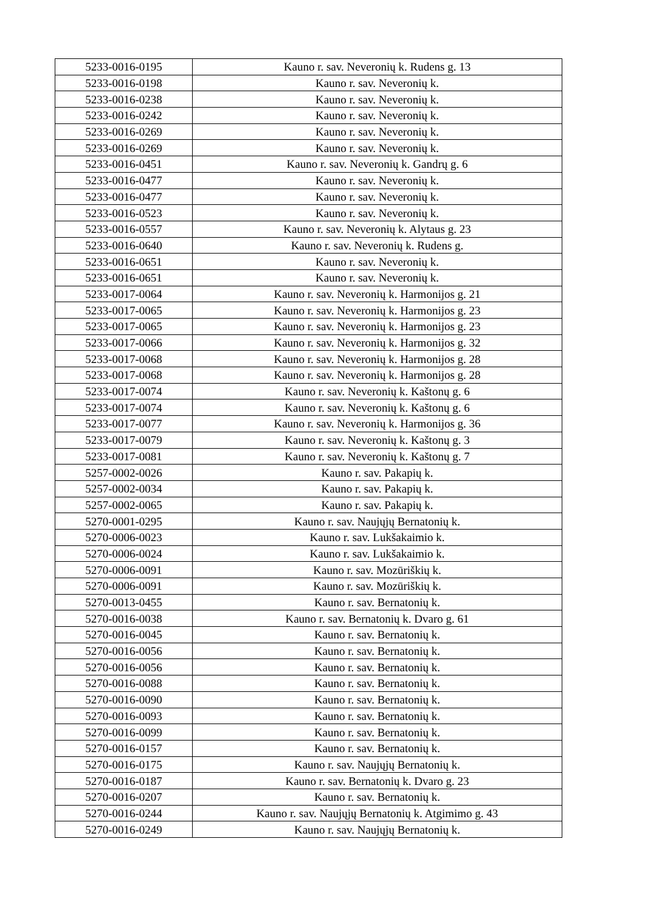| 5233-0016-0195 | Kauno r. sav. Neveronių k. Rudens g. 13 |
| 5233-0016-0198 | Kauno r. sav. Neveronių k. |
| 5233-0016-0238 | Kauno r. sav. Neveronių k. |
| 5233-0016-0242 | Kauno r. sav. Neveronių k. |
| 5233-0016-0269 | Kauno r. sav. Neveronių k. |
| 5233-0016-0269 | Kauno r. sav. Neveronių k. |
| 5233-0016-0451 | Kauno r. sav. Neveronių k. Gandrų g. 6 |
| 5233-0016-0477 | Kauno r. sav. Neveronių k. |
| 5233-0016-0477 | Kauno r. sav. Neveronių k. |
| 5233-0016-0523 | Kauno r. sav. Neveronių k. |
| 5233-0016-0557 | Kauno r. sav. Neveronių k. Alytaus g. 23 |
| 5233-0016-0640 | Kauno r. sav. Neveronių k. Rudens g. |
| 5233-0016-0651 | Kauno r. sav. Neveronių k. |
| 5233-0016-0651 | Kauno r. sav. Neveronių k. |
| 5233-0017-0064 | Kauno r. sav. Neveronių k. Harmonijos g. 21 |
| 5233-0017-0065 | Kauno r. sav. Neveronių k. Harmonijos g. 23 |
| 5233-0017-0065 | Kauno r. sav. Neveronių k. Harmonijos g. 23 |
| 5233-0017-0066 | Kauno r. sav. Neveronių k. Harmonijos g. 32 |
| 5233-0017-0068 | Kauno r. sav. Neveronių k. Harmonijos g. 28 |
| 5233-0017-0068 | Kauno r. sav. Neveronių k. Harmonijos g. 28 |
| 5233-0017-0074 | Kauno r. sav. Neveronių k. Kaštonų g. 6 |
| 5233-0017-0074 | Kauno r. sav. Neveronių k. Kaštonų g. 6 |
| 5233-0017-0077 | Kauno r. sav. Neveronių k. Harmonijos g. 36 |
| 5233-0017-0079 | Kauno r. sav. Neveronių k. Kaštonų g. 3 |
| 5233-0017-0081 | Kauno r. sav. Neveronių k. Kaštonų g. 7 |
| 5257-0002-0026 | Kauno r. sav. Pakapių k. |
| 5257-0002-0034 | Kauno r. sav. Pakapių k. |
| 5257-0002-0065 | Kauno r. sav. Pakapių k. |
| 5270-0001-0295 | Kauno r. sav. Naujųjų Bernatonių k. |
| 5270-0006-0023 | Kauno r. sav. Lukšakaimio k. |
| 5270-0006-0024 | Kauno r. sav. Lukšakaimio k. |
| 5270-0006-0091 | Kauno r. sav. Mozūriškių k. |
| 5270-0006-0091 | Kauno r. sav. Mozūriškių k. |
| 5270-0013-0455 | Kauno r. sav. Bernatonių k. |
| 5270-0016-0038 | Kauno r. sav. Bernatonių k. Dvaro g. 61 |
| 5270-0016-0045 | Kauno r. sav. Bernatonių k. |
| 5270-0016-0056 | Kauno r. sav. Bernatonių k. |
| 5270-0016-0056 | Kauno r. sav. Bernatonių k. |
| 5270-0016-0088 | Kauno r. sav. Bernatonių k. |
| 5270-0016-0090 | Kauno r. sav. Bernatonių k. |
| 5270-0016-0093 | Kauno r. sav. Bernatonių k. |
| 5270-0016-0099 | Kauno r. sav. Bernatonių k. |
| 5270-0016-0157 | Kauno r. sav. Bernatonių k. |
| 5270-0016-0175 | Kauno r. sav. Naujųjų Bernatonių k. |
| 5270-0016-0187 | Kauno r. sav. Bernatonių k. Dvaro g. 23 |
| 5270-0016-0207 | Kauno r. sav. Bernatonių k. |
| 5270-0016-0244 | Kauno r. sav. Naujųjų Bernatonių k. Atgimimo g. 43 |
| 5270-0016-0249 | Kauno r. sav. Naujųjų Bernatonių k. |